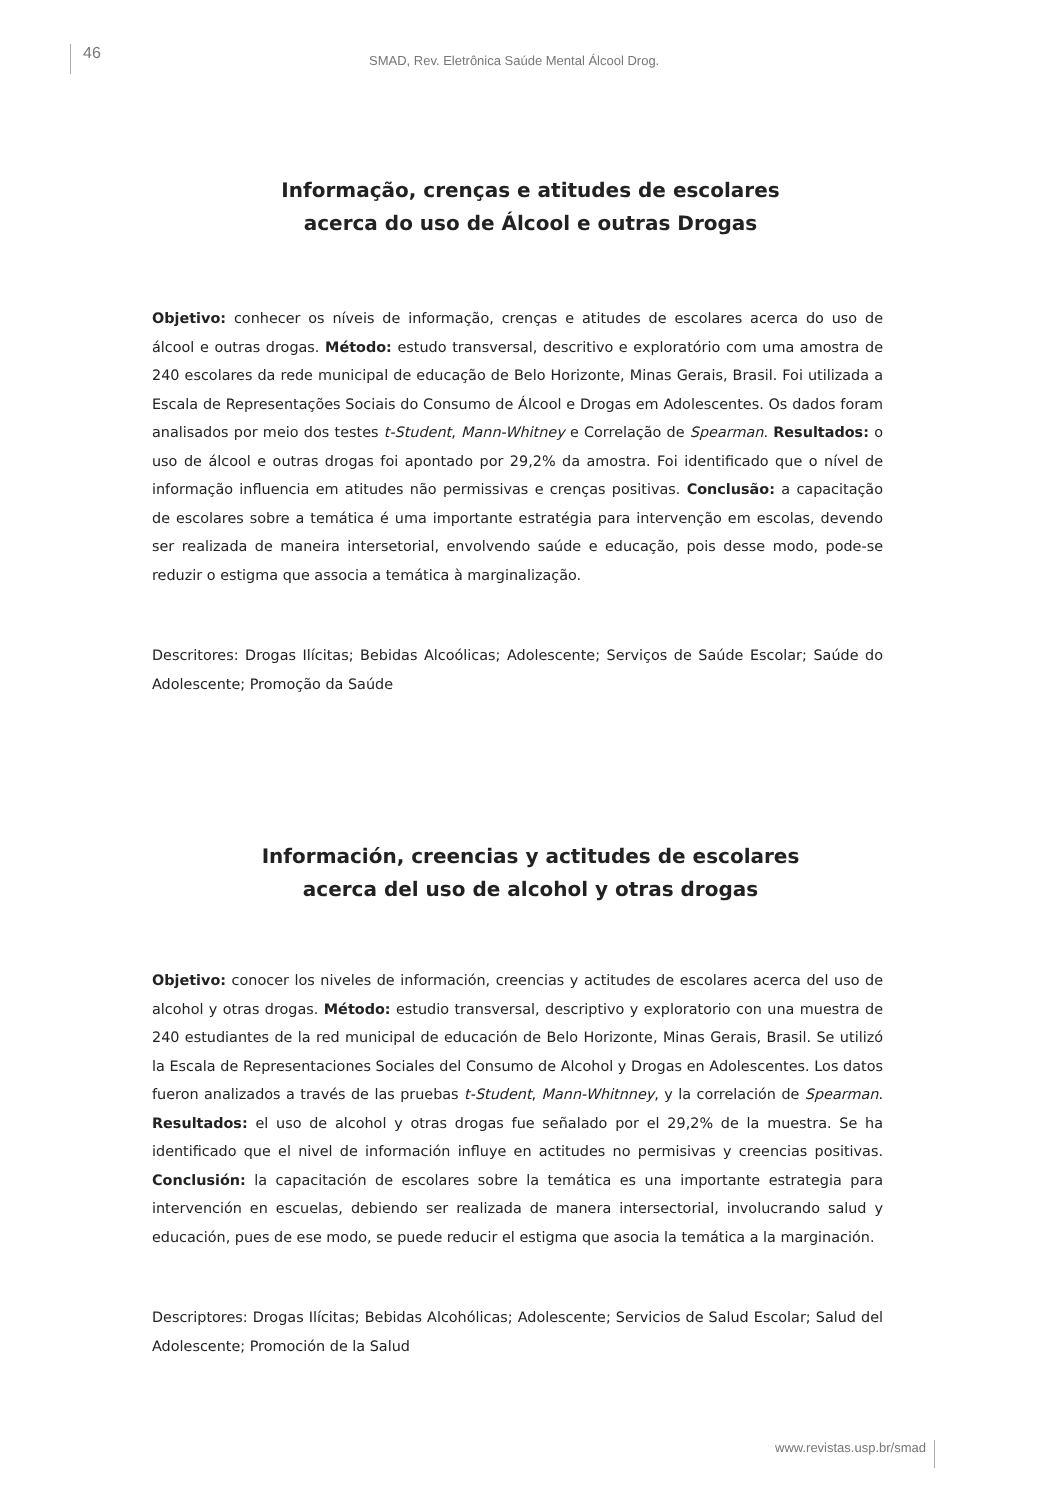46
SMAD, Rev. Eletrônica Saúde Mental Álcool Drog.
Informação, crenças e atitudes de escolares
acerca do uso de Álcool e outras Drogas
Objetivo: conhecer os níveis de informação, crenças e atitudes de escolares acerca do uso de álcool e outras drogas. Método: estudo transversal, descritivo e exploratório com uma amostra de 240 escolares da rede municipal de educação de Belo Horizonte, Minas Gerais, Brasil. Foi utilizada a Escala de Representações Sociais do Consumo de Álcool e Drogas em Adolescentes. Os dados foram analisados por meio dos testes t-Student, Mann-Whitney e Correlação de Spearman. Resultados: o uso de álcool e outras drogas foi apontado por 29,2% da amostra. Foi identificado que o nível de informação influencia em atitudes não permissivas e crenças positivas. Conclusão: a capacitação de escolares sobre a temática é uma importante estratégia para intervenção em escolas, devendo ser realizada de maneira intersetorial, envolvendo saúde e educação, pois desse modo, pode-se reduzir o estigma que associa a temática à marginalização.
Descritores: Drogas Ilícitas; Bebidas Alcoólicas; Adolescente; Serviços de Saúde Escolar; Saúde do Adolescente; Promoção da Saúde
Información, creencias y actitudes de escolares
acerca del uso de alcohol y otras drogas
Objetivo: conocer los niveles de información, creencias y actitudes de escolares acerca del uso de alcohol y otras drogas. Método: estudio transversal, descriptivo y exploratorio con una muestra de 240 estudiantes de la red municipal de educación de Belo Horizonte, Minas Gerais, Brasil. Se utilizó la Escala de Representaciones Sociales del Consumo de Alcohol y Drogas en Adolescentes. Los datos fueron analizados a través de las pruebas t-Student, Mann-Whitnney, y la correlación de Spearman. Resultados: el uso de alcohol y otras drogas fue señalado por el 29,2% de la muestra. Se ha identificado que el nivel de información influye en actitudes no permisivas y creencias positivas. Conclusión: la capacitación de escolares sobre la temática es una importante estrategia para intervención en escuelas, debiendo ser realizada de manera intersectorial, involucrando salud y educación, pues de ese modo, se puede reducir el estigma que asocia la temática a la marginación.
Descriptores: Drogas Ilícitas; Bebidas Alcohólicas; Adolescente; Servicios de Salud Escolar; Salud del Adolescente; Promoción de la Salud
www.revistas.usp.br/smad